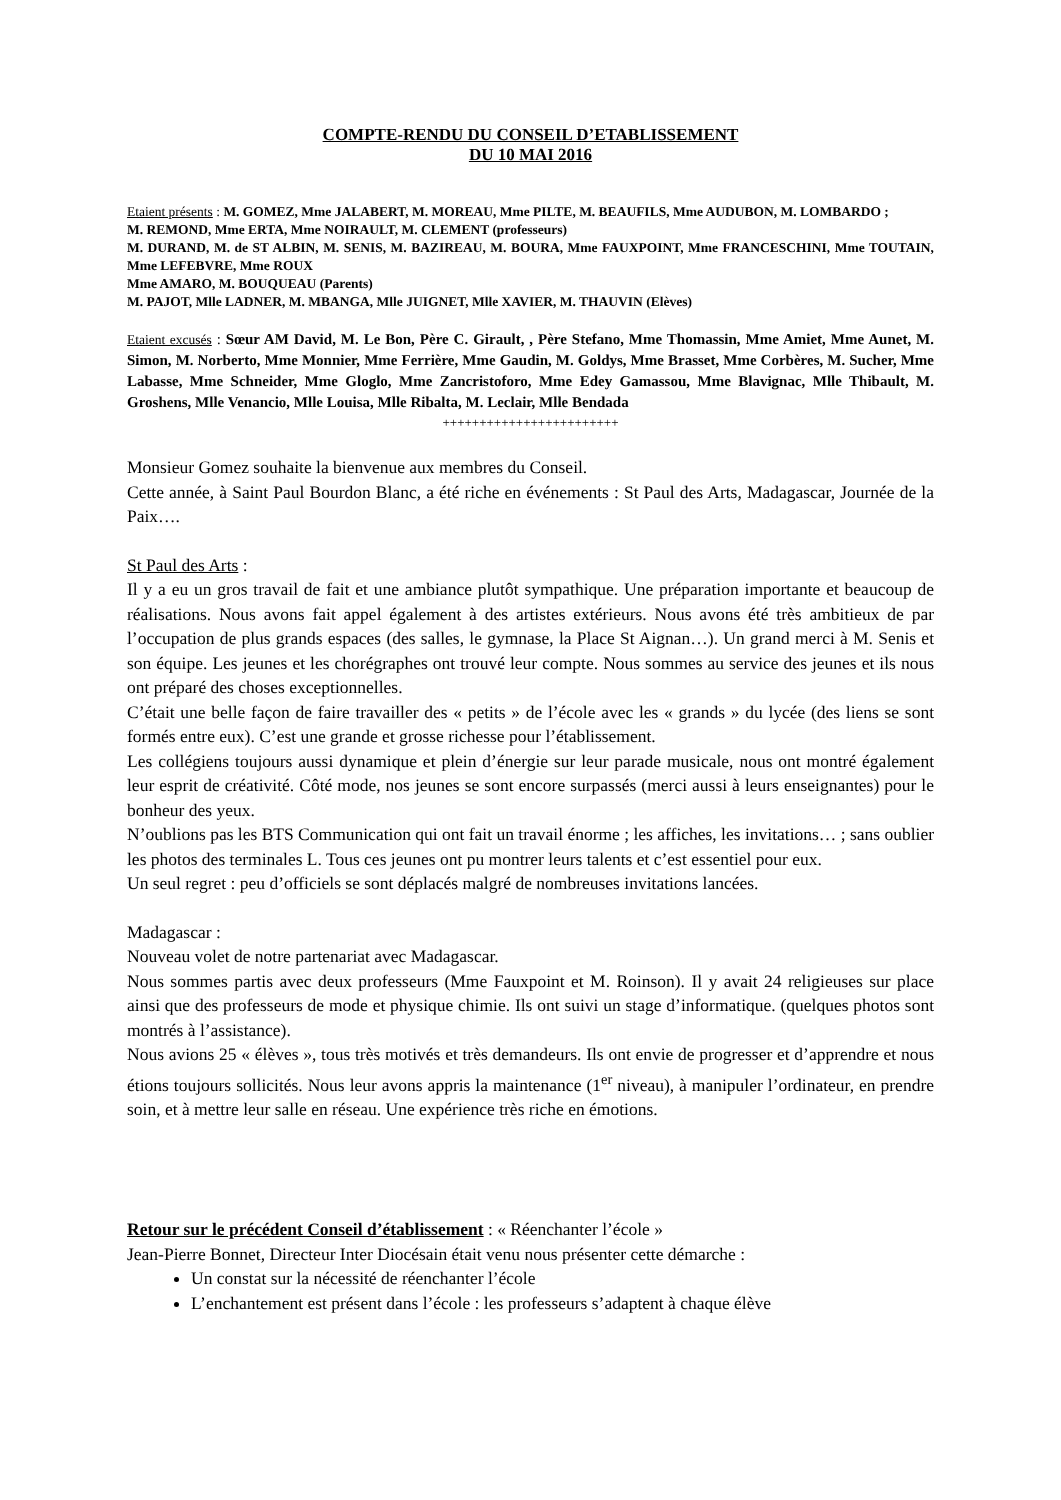COMPTE-RENDU DU CONSEIL D’ETABLISSEMENT
DU 10 MAI 2016
Etaient présents : M. GOMEZ, Mme JALABERT, M. MOREAU, Mme PILTE, M. BEAUFILS, Mme AUDUBON, M. LOMBARDO ;
M. REMOND, Mme ERTA, Mme NOIRAULT, M. CLEMENT (professeurs)
M. DURAND, M. de ST ALBIN, M. SENIS, M. BAZIREAU, M. BOURA, Mme FAUXPOINT, Mme FRANCESCHINI, Mme TOUTAIN, Mme LEFEBVRE, Mme ROUX
Mme AMARO, M. BOUQUEAU (Parents)
M. PAJOT, Mlle LADNER, M. MBANGA, Mlle JUIGNET, Mlle XAVIER, M. THAUVIN (Elèves)
Etaient excusés : Sœur AM David, M. Le Bon, Père C. Girault, , Père Stefano, Mme Thomassin, Mme Amiet, Mme Aunet, M. Simon, M. Norberto, Mme Monnier, Mme Ferrière, Mme Gaudin, M. Goldys, Mme Brasset, Mme Corbères, M. Sucher, Mme Labasse, Mme Schneider, Mme Gloglo, Mme Zancristoforo, Mme Edey Gamassou, Mme Blavignac, Mlle Thibault, M. Groshens, Mlle Venancio, Mlle Louisa, Mlle Ribalta, M. Leclair, Mlle Bendada
++++++++++++++++++++++++
Monsieur Gomez souhaite la bienvenue aux membres du Conseil.
Cette année, à Saint Paul Bourdon Blanc, a été riche en événements : St Paul des Arts, Madagascar, Journée de la Paix….
St Paul des Arts :
Il y a eu un gros travail de fait et une ambiance plutôt sympathique. Une préparation importante et beaucoup de réalisations. Nous avons fait appel également à des artistes extérieurs. Nous avons été très ambitieux de par l’occupation de plus grands espaces (des salles, le gymnase, la Place St Aignan…). Un grand merci à M. Senis et son équipe. Les jeunes et les chorégraphes ont trouvé leur compte. Nous sommes au service des jeunes et ils nous ont préparé des choses exceptionnelles.
C’était une belle façon de faire travailler des « petits » de l’école avec les « grands » du lycée (des liens se sont formés entre eux). C’est une grande et grosse richesse pour l’établissement.
Les collégiens toujours aussi dynamique et plein d’énergie sur leur parade musicale, nous ont montré également leur esprit de créativité. Côté mode, nos jeunes se sont encore surpassés (merci aussi à leurs enseignantes) pour le bonheur des yeux.
N’oublions pas les BTS Communication qui ont fait un travail énorme ; les affiches, les invitations… ; sans oublier les photos des terminales L. Tous ces jeunes ont pu montrer leurs talents et c’est essentiel pour eux.
Un seul regret : peu d’officiels se sont déplacés malgré de nombreuses invitations lancées.
Madagascar :
Nouveau volet de notre partenariat avec Madagascar.
Nous sommes partis avec deux professeurs (Mme Fauxpoint et M. Roinson). Il y avait 24 religieuses sur place ainsi que des professeurs de mode et physique chimie. Ils ont suivi un stage d’informatique. (quelques photos sont montrés à l’assistance).
Nous avions 25 « élèves », tous très motivés et très demandeurs. Ils ont envie de progresser et d’apprendre et nous étions toujours sollicités. Nous leur avons appris la maintenance (1<sup>er</sup> niveau), à manipuler l’ordinateur, en prendre soin, et à mettre leur salle en réseau. Une expérience très riche en émotions.
Retour sur le précédent Conseil d’établissement : « Réenchanter l’école »
Jean-Pierre Bonnet, Directeur Inter Diocésain était venu nous présenter cette démarche :
Un constat sur la nécessité de réenchanter l’école
L’enchantement est présent dans l’école : les professeurs s’adaptent à chaque élève